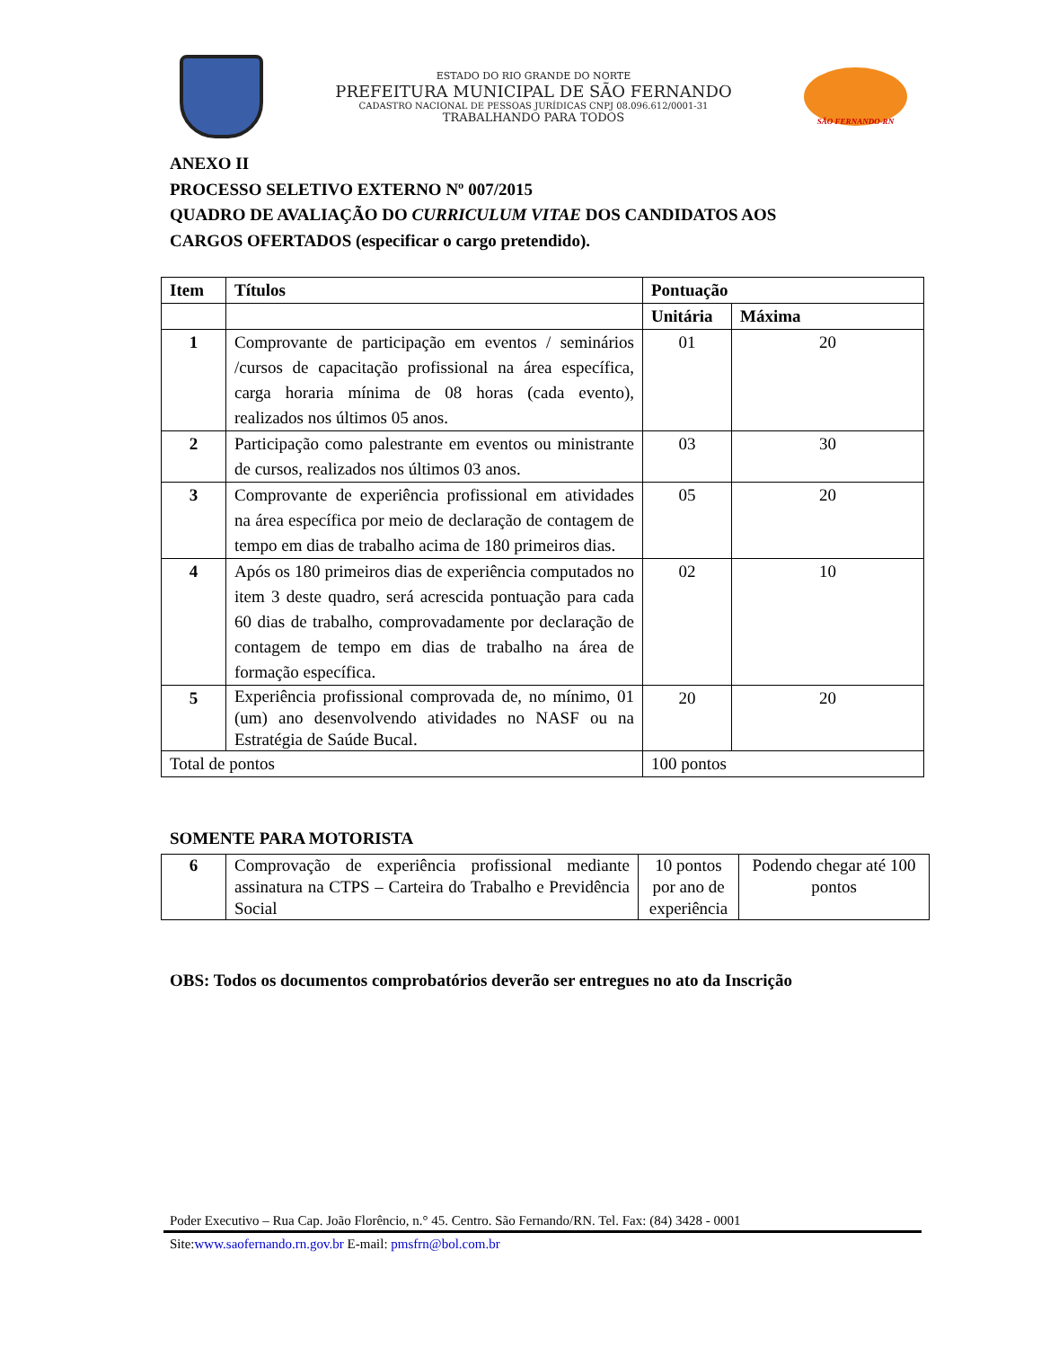ESTADO DO RIO GRANDE DO NORTE
PREFEITURA MUNICIPAL DE SÃO FERNANDO
CADASTRO NACIONAL DE PESSOAS JURÍDICAS CNPJ 08.096.612/0001-31
TRABALHANDO PARA TODOS
SÃO FERNANDO-RN
ANEXO II
PROCESSO SELETIVO EXTERNO Nº 007/2015
QUADRO DE AVALIAÇÃO DO CURRICULUM VITAE DOS CANDIDATOS AOS
CARGOS OFERTADOS (especificar o cargo pretendido).
| Item | Títulos | Pontuação | |
| | | Unitária | Máxima |
| 1 | Comprovante de participação em eventos / seminários /cursos de capacitação profissional na área específica, carga horaria mínima de 08 horas (cada evento), realizados nos últimos 05 anos. | 01 | 20 |
| 2 | Participação como palestrante em eventos ou ministrante de cursos, realizados nos últimos 03 anos. | 03 | 30 |
| 3 | Comprovante de experiência profissional em atividades na área específica por meio de declaração de contagem de tempo em dias de trabalho acima de 180 primeiros dias. | 05 | 20 |
| 4 | Após os 180 primeiros dias de experiência computados no item 3 deste quadro, será acrescida pontuação para cada 60 dias de trabalho, comprovadamente por declaração de contagem de tempo em dias de trabalho na área de formação específica. | 02 | 10 |
| 5 | Experiência profissional comprovada de, no mínimo, 01 (um) ano desenvolvendo atividades no NASF ou na Estratégia de Saúde Bucal. | 20 | 20 |
| Total de pontos | | 100 pontos | |
SOMENTE PARA MOTORISTA
| 6 | Comprovação de experiência profissional mediante assinatura na CTPS – Carteira do Trabalho e Previdência Social | 10 pontos por ano de experiência | Podendo chegar até 100 pontos |
OBS: Todos os documentos comprobatórios deverão ser entregues no ato da Inscrição
Poder Executivo – Rua Cap. João Florêncio, n.° 45. Centro. São Fernando/RN. Tel. Fax: (84) 3428 - 0001
Site:www.saofernando.rn.gov.br E-mail: pmsfrn@bol.com.br